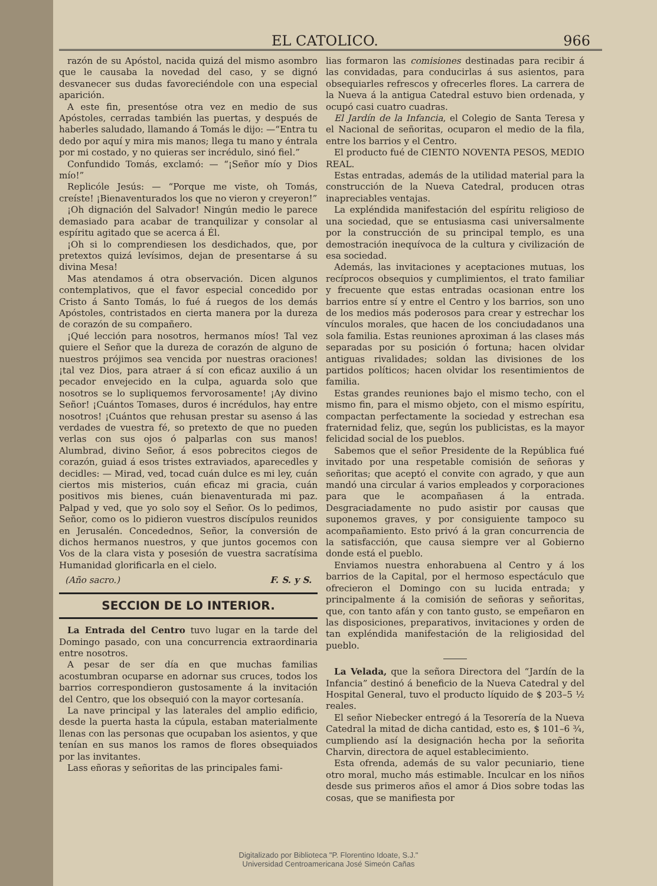EL CATOLICO. 966
razón de su Apóstol, nacida quizá del mismo asombro que le causaba la novedad del caso, y se dignó desvanecer sus dudas favoreciéndole con una especial aparición.
A este fin, presentóse otra vez en medio de sus Apóstoles, cerradas también las puertas, y después de haberles saludado, llamando á Tomás le dijo: —“Entra tu dedo por aquí y mira mis manos; llega tu mano y éntrala por mi costado, y no quieras ser incrédulo, sinó fiel.”
Confundido Tomás, exclamó: — “¡Señor mío y Dios mío!”
Replicóle Jesús: — “Porque me viste, oh Tomás, creíste! ¡Bienaventurados los que no vieron y creyeron!”
¡Oh dignación del Salvador! Ningún medio le parece demasiado para acabar de tranquilizar y consolar al espíritu agitado que se acerca á Él.
¡Oh si lo comprendiesen los desdichados, que, por pretextos quizá levísimos, dejan de presentarse á su divina Mesa!
Mas atendamos á otra observación. Dicen algunos contemplativos, que el favor especial concedido por Cristo á Santo Tomás, lo fué á ruegos de los demás Apóstoles, contristados en cierta manera por la dureza de corazón de su compañero.
¡Qué lección para nosotros, hermanos míos! Tal vez quiere el Señor que la dureza de corazón de alguno de nuestros prójimos sea vencida por nuestras oraciones! ¡tal vez Dios, para atraer á sí con eficaz auxilio á un pecador envejecido en la culpa, aguarda solo que nosotros se lo supliquemos fervorosamente! ¡Ay divino Señor! ¡Cuántos Tomases, duros é incrédulos, hay entre nosotros! ¡Cuántos que rehusan prestar su asenso á las verdades de vuestra fé, so pretexto de que no pueden verlas con sus ojos ó palparlas con sus manos! Alumbrad, divino Señor, á esos pobrecitos ciegos de corazón, guiad á esos tristes extraviados, aparecedles y decidles: — Mirad, ved, tocad cuán dulce es mi ley, cuán ciertos mis misterios, cuán eficaz mi gracia, cuán positivos mis bienes, cuán bienaventurada mi paz. Palpad y ved, que yo solo soy el Señor. Os lo pedimos, Señor, como os lo pidieron vuestros discípulos reunidos en Jerusalén. Concedednos, Señor, la conversión de dichos hermanos nuestros, y que juntos gocemos con Vos de la clara vista y posesión de vuestra sacratísima Humanidad glorificarla en el cielo.
(Año sacro.) F. S. y S.
SECCION DE LO INTERIOR.
La Entrada del Centro tuvo lugar en la tarde del Domingo pasado, con una concurrencia extraordinaria entre nosotros.
A pesar de ser día en que muchas familias acostumbran ocuparse en adornar sus cruces, todos los barrios correspondieron gustosamente á la invitación del Centro, que los obsequió con la mayor cortesanía.
La nave principal y las laterales del amplio edificio, desde la puerta hasta la cúpula, estaban materialmente llenas con las personas que ocupaban los asientos, y que tenían en sus manos los ramos de flores obsequiados por las invitantes.
Lass eñoras y señoritas de las principales fami-
lias formaron las comisiones destinadas para recibir á las convidadas, para conducirlas á sus asientos, para obsequiarles refrescos y ofrecerles flores. La carrera de la Nueva á la antigua Catedral estuvo bien ordenada, y ocupó casi cuatro cuadras.
El Jardín de la Infancia, el Colegio de Santa Teresa y el Nacional de señoritas, ocuparon el medio de la fila, entre los barrios y el Centro.
El producto fué de CIENTO NOVENTA PESOS, MEDIO REAL.
Estas entradas, además de la utilidad material para la construcción de la Nueva Catedral, producen otras inapreciables ventajas.
La expléndida manifestación del espíritu religioso de una sociedad, que se entusiasma casi universalmente por la construcción de su principal templo, es una demostración inequívoca de la cultura y civilización de esa sociedad.
Además, las invitaciones y aceptaciones mutuas, los recíprocos obsequios y cumplimientos, el trato familiar y frecuente que estas entradas ocasionan entre los barrios entre sí y entre el Centro y los barrios, son uno de los medios más poderosos para crear y estrechar los vínculos morales, que hacen de los conciudadanos una sola familia. Estas reuniones aproximan á las clases más separadas por su posición ó fortuna; hacen olvidar antiguas rivalidades; soldan las divisiones de los partidos políticos; hacen olvidar los resentimientos de familia.
Estas grandes reuniones bajo el mismo techo, con el mismo fin, para el mismo objeto, con el mismo espíritu, compactan perfectamente la sociedad y estrechan esa fraternidad feliz, que, según los publicistas, es la mayor felicidad social de los pueblos.
Sabemos que el señor Presidente de la República fué invitado por una respetable comisión de señoras y señoritas; que aceptó el convite con agrado, y que aun mandó una circular á varios empleados y corporaciones para que le acompañasen á la entrada. Desgraciadamente no pudo asistir por causas que suponemos graves, y por consiguiente tampoco su acompañamiento. Esto privó á la gran concurrencia de la satisfacción, que causa siempre ver al Gobierno donde está el pueblo.
Enviamos nuestra enhorabuena al Centro y á los barrios de la Capital, por el hermoso espectáculo que ofrecieron el Domingo con su lucida entrada; y principalmente á la comisión de señoras y señoritas, que, con tanto afán y con tanto gusto, se empeñaron en las disposiciones, preparativos, invitaciones y orden de tan expléndida manifestación de la religiosidad del pueblo.
La Velada, que la señora Directora del “Jardín de la Infancia” destinó á beneficio de la Nueva Catedral y del Hospital General, tuvo el producto líquido de $ 203–5 ½ reales.
El señor Niebecker entregó á la Tesorería de la Nueva Catedral la mitad de dicha cantidad, esto es, $ 101–6 ¾, cumpliendo así la designación hecha por la señorita Charvin, directora de aquel establecimiento.
Esta ofrenda, además de su valor pecuniario, tiene otro moral, mucho más estimable. Inculcar en los niños desde sus primeros años el amor á Dios sobre todas las cosas, que se manifiesta por
Digitalizado por Biblioteca "P. Florentino Idoate, S.J."
Universidad Centroamericana José Simeón Cañas